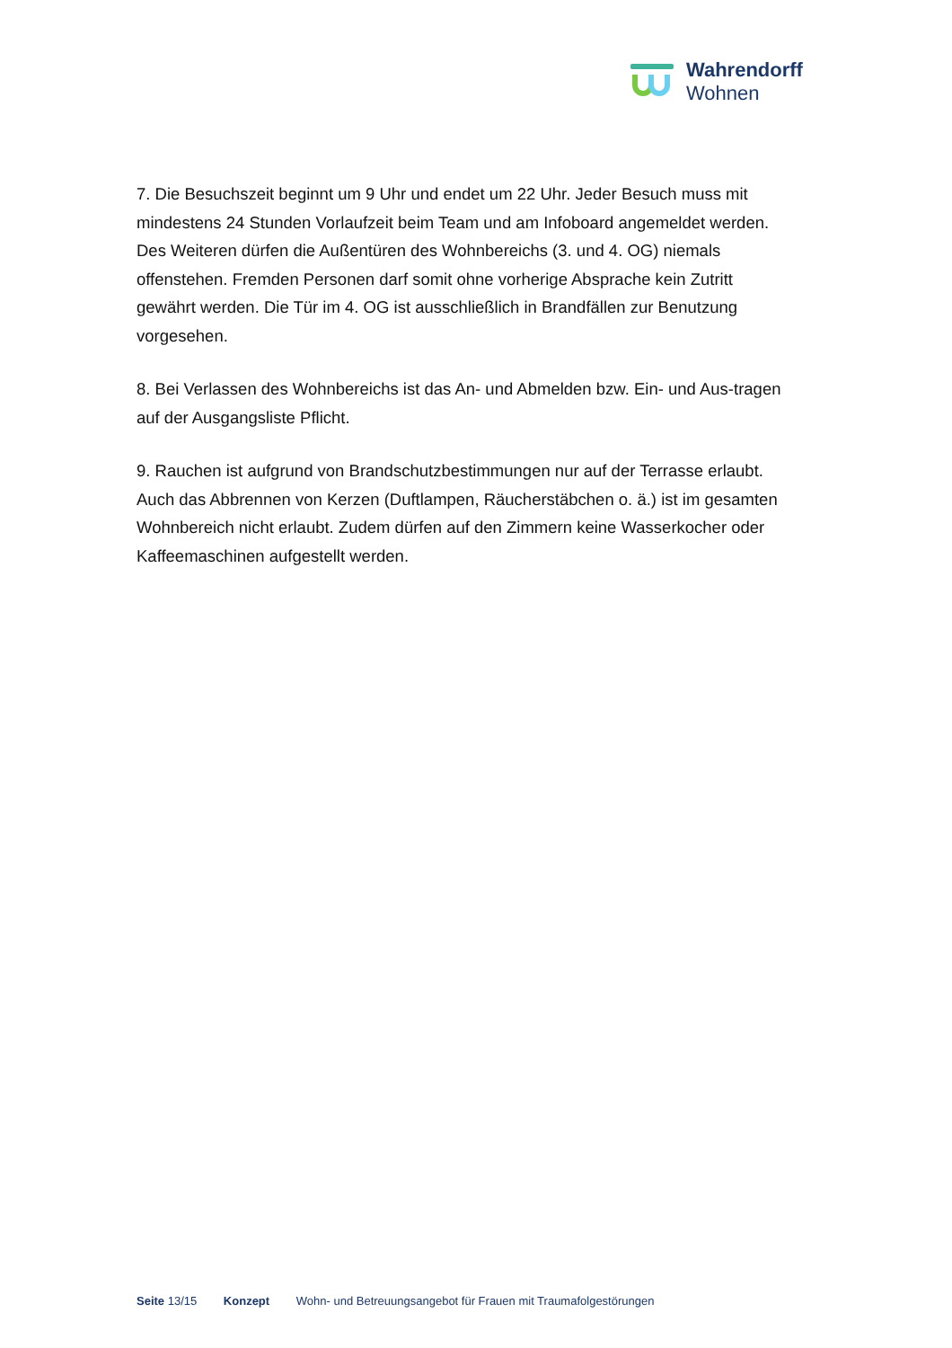Wahrendorff
Wohnen
7. Die Besuchszeit beginnt um 9 Uhr und endet um 22 Uhr. Jeder Besuch muss mit mindestens 24 Stunden Vorlaufzeit beim Team und am Infoboard angemeldet werden. Des Weiteren dürfen die Außentüren des Wohnbereichs (3. und 4. OG) niemals offenstehen. Fremden Personen darf somit ohne vorherige Absprache kein Zutritt gewährt werden. Die Tür im 4. OG ist ausschließlich in Brandfällen zur Benutzung vorgesehen.
8. Bei Verlassen des Wohnbereichs ist das An- und Abmelden bzw. Ein- und Aus-tragen auf der Ausgangsliste Pflicht.
9. Rauchen ist aufgrund von Brandschutzbestimmungen nur auf der Terrasse erlaubt. Auch das Abbrennen von Kerzen (Duftlampen, Räucherstäbchen o. ä.) ist im gesamten Wohnbereich nicht erlaubt. Zudem dürfen auf den Zimmern keine Wasserkocher oder Kaffeemaschinen aufgestellt werden.
Seite 13/15 Konzept Wohn- und Betreuungsangebot für Frauen mit Traumafolgestörungen